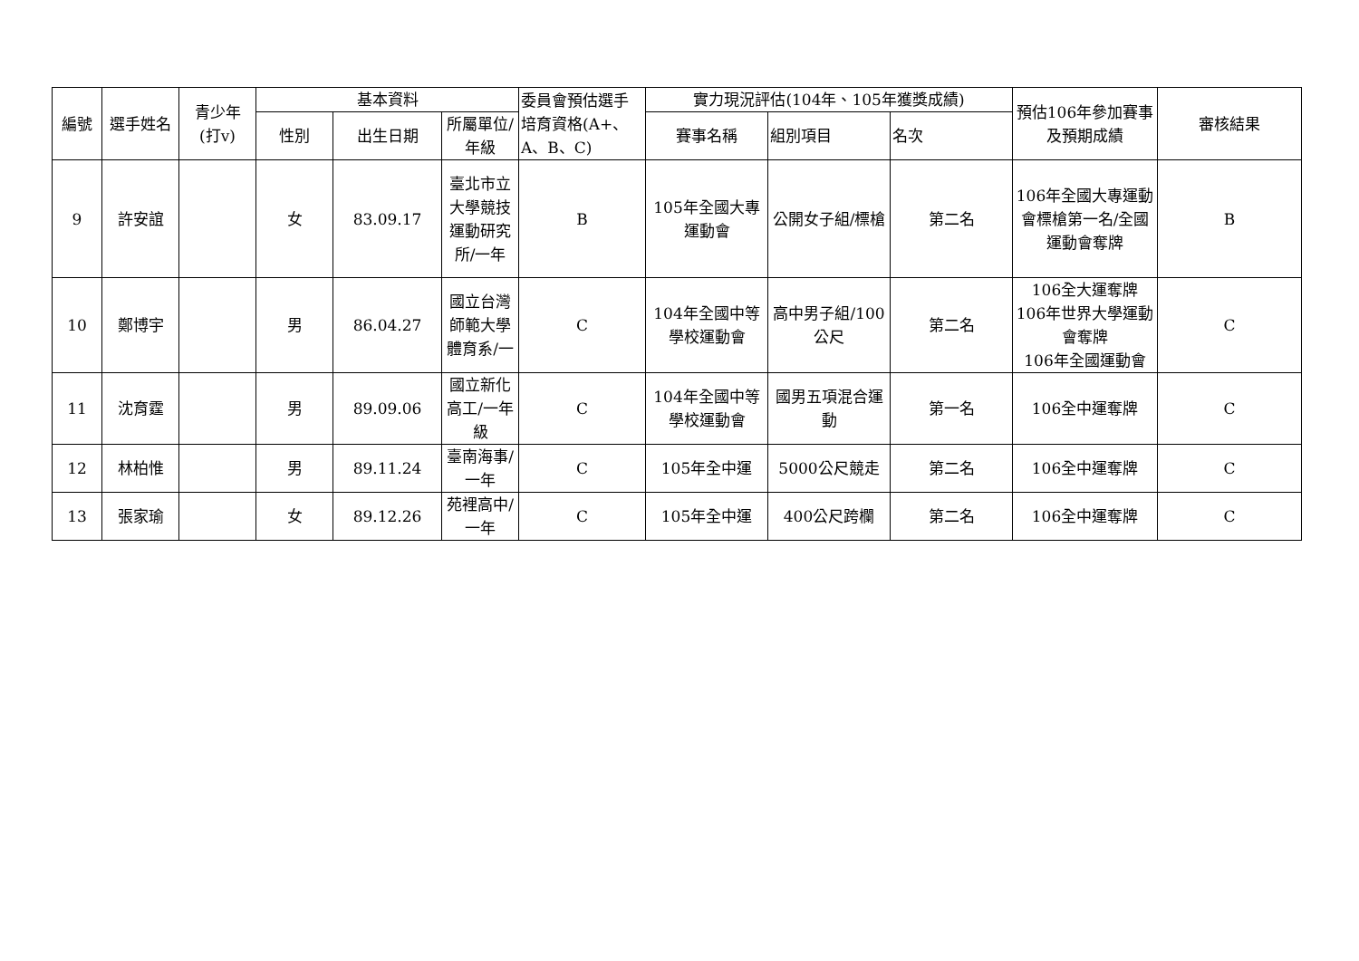| 編號 | 選手姓名 | 青少年 (打v) | 基本資料 | | | 委員會預估選手培育資格(A+、A、B、C) | 實力現況評估(104年、105年獲獎成績) | | | 預估106年參加賽事及預期成績 | 審核結果 |
| --- | --- | --- | --- | --- | --- | --- | --- | --- | --- | --- | --- |
| | | | 性別 | 出生日期 | 所屬單位/年級 | | 賽事名稱 | 組別項目 | 名次 | | |
| 9 | 許安誼 | | 女 | 83.09.17 | 臺北市立大學競技運動研究所/一年 | B | 105年全國大專運動會 | 公開女子組/標槍 | 第二名 | 106年全國大專運動會標槍第一名/全國運動會奪牌 | B |
| 10 | 鄭博宇 | | 男 | 86.04.27 | 國立台灣師範大學體育系/一 | C | 104年全國中等學校運動會 | 高中男子組/100公尺 | 第二名 | 106全大運奪牌 106年世界大學運動會奪牌 106年全國運動會 | C |
| 11 | 沈育霆 | | 男 | 89.09.06 | 國立新化高工/一年級 | C | 104年全國中等學校運動會 | 國男五項混合運動 | 第一名 | 106全中運奪牌 | C |
| 12 | 林柏惟 | | 男 | 89.11.24 | 臺南海事/一年 | C | 105年全中運 | 5000公尺競走 | 第二名 | 106全中運奪牌 | C |
| 13 | 張家瑜 | | 女 | 89.12.26 | 苑裡高中/一年 | C | 105年全中運 | 400公尺跨欄 | 第二名 | 106全中運奪牌 | C |